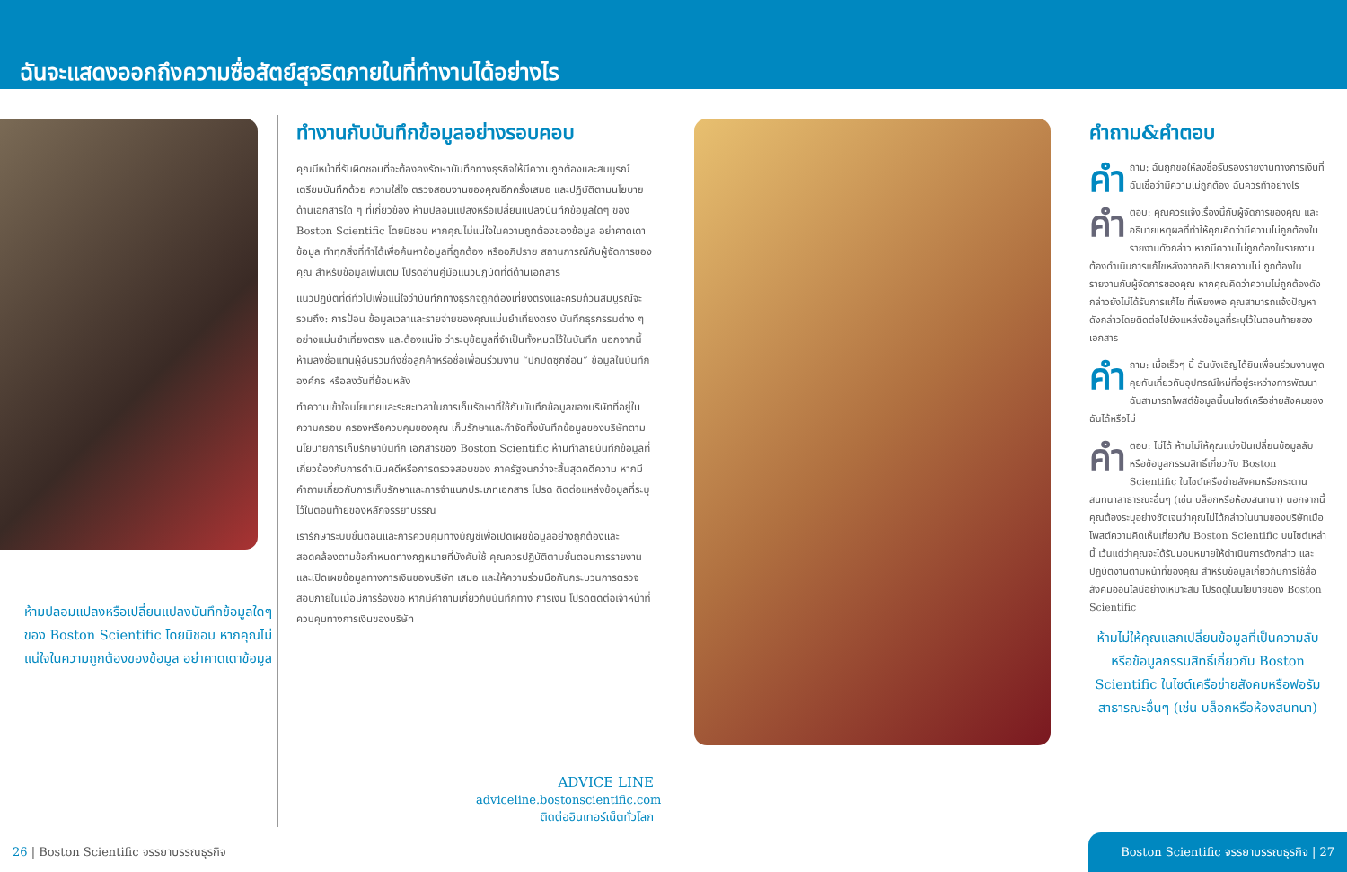ฉันจะแสดงออกถึงความซื่อสัตย์สุจริตภายในที่ทำงานได้อย่างไร
ห้ามปลอมแปลงหรือเปลี่ยนแปลงบันทึกข้อมูลใดๆ ของ Boston Scientific โดยมิชอบ หากคุณไม่แน่ใจในความถูกต้องของข้อมูล อย่าคาดเดาข้อมูล
ทำงานกับบันทึกข้อมูลอย่างรอบคอบ
คุณมีหน้าที่รับผิดชอบที่จะต้องคงรักษาบันทึกทางธุรกิจให้มีความถูกต้องและสมบูรณ์ เตรียมบันทึกด้วย ความใส่ใจ ตรวจสอบงานของคุณอีกครั้งเสมอ และปฏิบัติตามนโยบายด้านเอกสารใด ๆ ที่เกี่ยวข้อง ห้ามปลอมแปลงหรือเปลี่ยนแปลงบันทึกข้อมูลใดๆ ของ Boston Scientific โดยมิชอบ หากคุณไม่แน่ใจในความถูกต้องของข้อมูล อย่าคาดเดาข้อมูล ทำทุกสิ่งที่ทำได้เพื่อค้นหาข้อมูลที่ถูกต้อง หรืออภิปราย สถานการณ์กับผู้จัดการของคุณ สำหรับข้อมูลเพิ่มเติม โปรดอ่านคู่มือแนวปฏิบัติที่ดีด้านเอกสาร
แนวปฏิบัติที่ดีทั่วไปเพื่อแน่ใจว่าบันทึกทางธุรกิจถูกต้องเที่ยงตรงและครบถ้วนสมบูรณ์จะรวมถึง: การป้อน ข้อมูลเวลาและรายจ่ายของคุณแม่นยำเที่ยงตรง บันทึกธุรกรรมต่าง ๆ อย่างแม่นยำเที่ยงตรง และต้องแน่ใจ ว่าระบุข้อมูลที่จำเป็นทั้งหมดไว้ในบันทึก นอกจากนี้ ห้ามลงชื่อแทนผู้อื่นรวมถึงชื่อลูกค้าหรือชื่อเพื่อนร่วมงาน “ปกปิดซุกซ่อน” ข้อมูลในบันทึกองค์กร หรือลงวันที่ย้อนหลัง
ทำความเข้าใจนโยบายและระยะเวลาในการเก็บรักษาที่ใช้กับบันทึกข้อมูลของบริษัทที่อยู่ในความครอบ ครองหรือควบคุมของคุณ เก็บรักษาและกำจัดทิ้งบันทึกข้อมูลของบริษัทตามนโยบายการเก็บรักษาบันทึก เอกสารของ Boston Scientific ห้ามทำลายบันทึกข้อมูลที่เกี่ยวข้องกับการดำเนินคดีหรือการตรวจสอบของ ภาครัฐจนกว่าจะสิ้นสุดคดีความ หากมีคำถามเกี่ยวกับการเก็บรักษาและการจำแนกประเภทเอกสาร โปรด ติดต่อแหล่งข้อมูลที่ระบุไว้ในตอนท้ายของหลักจรรยาบรรณ
เรารักษาระบบขั้นตอนและการควบคุมทางบัญชีเพื่อเปิดเผยข้อมูลอย่างถูกต้องและสอดคล้องตามข้อกำหนดทางกฎหมายที่บังคับใช้ คุณควรปฏิบัติตามขั้นตอนการรายงานและเปิดเผยข้อมูลทางการเงินของบริษัท เสมอ และให้ความร่วมมือกับกระบวนการตรวจสอบภายในเมื่อมีการร้องขอ หากมีคำถามเกี่ยวกับบันทึกทาง การเงิน โปรดติดต่อเจ้าหน้าที่ควบคุมทางการเงินของบริษัท
ADVICE LINE
adviceline.bostonscientific.com
ติดต่ออินเทอร์เน็ตทั่วโลก
คำถาม&คำตอบ
คำ ถาม: ฉันถูกขอให้ลงชื่อรับรองรายงานทางการเงินที่ฉันเชื่อว่ามีความไม่ถูกต้อง ฉันควรทำอย่างไร
คำ ตอบ: คุณควรแจ้งเรื่องนี้กับผู้จัดการของคุณ และอธิบายเหตุผลที่ทำให้คุณคิดว่ามีความไม่ถูกต้องใน รายงานดังกล่าว หากมีความไม่ถูกต้องในรายงาน ต้องดำเนินการแก้ไขหลังจากอภิปรายความไม่ ถูกต้องในรายงานกับผู้จัดการของคุณ หากคุณคิดว่าความไม่ถูกต้องดังกล่าวยังไม่ได้รับการแก้ไข ที่เพียงพอ คุณสามารถแจ้งปัญหาดังกล่าวโดยติดต่อไปยังแหล่งข้อมูลที่ระบุไว้ในตอนท้ายของเอกสาร
คำ ถาม: เมื่อเร็วๆ นี้ ฉันบังเอิญได้ยินเพื่อนร่วมงานพูดคุยกันเกี่ยวกับอุปกรณ์ใหม่ที่อยู่ระหว่างการพัฒนา ฉันสามารถโพสต์ข้อมูลนี้บนไซต์เครือข่ายสังคมของฉันได้หรือไม่
คำ ตอบ: ไม่ได้ ห้ามไม่ให้คุณแบ่งปันเปลี่ยนข้อมูลลับหรือข้อมูลกรรมสิทธิ์เกี่ยวกับ Boston Scientific ในไซต์เครือข่ายสังคมหรือกระดานสนทนาสาธารณะอื่นๆ (เช่น บล็อกหรือห้องสนทนา) นอกจากนี้ คุณต้องระบุอย่างชัดเจนว่าคุณไม่ได้กล่าวในนามของบริษัทเมื่อโพสต์ความคิดเห็นเกี่ยวกับ Boston Scientific บนไซต์เหล่านี้ เว้นแต่ว่าคุณจะได้รับมอบหมายให้ดำเนินการดังกล่าว และปฏิบัติงานตามหน้าที่ของคุณ สำหรับข้อมูลเกี่ยวกับการใช้สื่อสังคมออนไลน์อย่างเหมาะสม โปรดดูในนโยบายของ Boston Scientific
ห้ามไม่ให้คุณแลกเปลี่ยนข้อมูลที่เป็นความลับหรือข้อมูลกรรมสิทธิ์เกี่ยวกับ Boston Scientific ในไซต์เครือข่ายสังคมหรือฟอรัมสาธารณะอื่นๆ (เช่น บล็อกหรือห้องสนทนา)
26 | Boston Scientific จรรยาบรรณธุรกิจ
Boston Scientific จรรยาบรรณธุรกิจ | 27